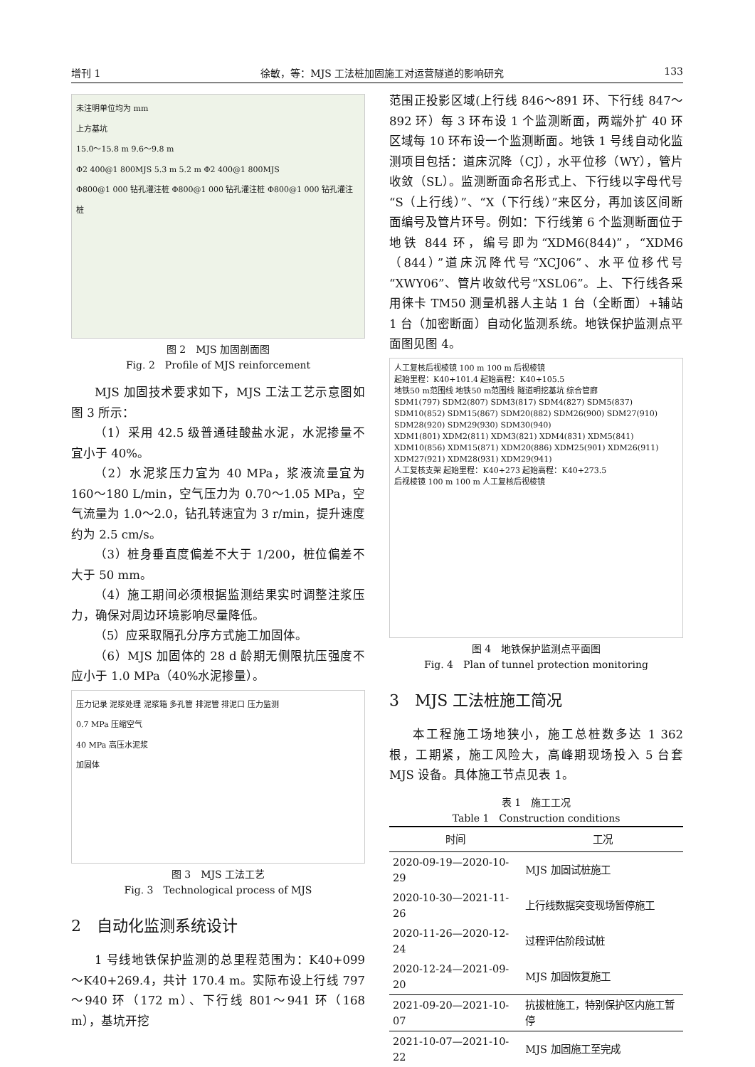增刊 1 徐敏，等：MJS 工法桩加固施工对运营隧道的影响研究 133
未注明单位均为 mm
上方基坑
15.0～15.8 m 9.6～9.8 m
Φ2 400@1 800MJS 5.3 m 5.2 m Φ2 400@1 800MJS
Φ800@1 000 钻孔灌注桩 Φ800@1 000 钻孔灌注桩 Φ800@1 000 钻孔灌注桩
图 2　MJS 加固剖面图
Fig. 2　Profile of MJS reinforcement
MJS 加固技术要求如下，MJS 工法工艺示意图如图 3 所示：
（1）采用 42.5 级普通硅酸盐水泥，水泥掺量不宜小于 40%。
（2）水泥浆压力宜为 40 MPa，浆液流量宜为 160～180 L/min，空气压力为 0.70～1.05 MPa，空气流量为 1.0～2.0，钻孔转速宜为 3 r/min，提升速度约为 2.5 cm/s。
（3）桩身垂直度偏差不大于 1/200，桩位偏差不大于 50 mm。
（4）施工期间必须根据监测结果实时调整注浆压力，确保对周边环境影响尽量降低。
（5）应采取隔孔分序方式施工加固体。
（6）MJS 加固体的 28 d 龄期无侧限抗压强度不应小于 1.0 MPa（40%水泥掺量）。
压力记录 泥浆处理 泥浆箱 多孔管 排泥管 排泥口 压力监测
0.7 MPa 压缩空气
40 MPa 高压水泥浆
加固体
图 3　MJS 工法工艺
Fig. 3　Technological process of MJS
2　自动化监测系统设计
1 号线地铁保护监测的总里程范围为：K40+099～K40+269.4，共计 170.4 m。实际布设上行线 797～940 环（172 m）、下行线 801～941 环（168 m），基坑开挖
范围正投影区域(上行线 846～891 环、下行线 847～892 环）每 3 环布设 1 个监测断面，两端外扩 40 环区域每 10 环布设一个监测断面。地铁 1 号线自动化监测项目包括：道床沉降（CJ），水平位移（WY），管片收敛（SL）。监测断面命名形式上、下行线以字母代号“S（上行线）”、“X（下行线）”来区分，再加该区间断面编号及管片环号。例如：下行线第 6 个监测断面位于地铁 844 环，编号即为“XDM6(844)”，“XDM6（844）”道床沉降代号“XCJ06”、水平位移代号“XWY06”、管片收敛代号“XSL06”。上、下行线各采用徕卡 TM50 测量机器人主站 1 台（全断面）+辅站 1 台（加密断面）自动化监测系统。地铁保护监测点平面图见图 4。
人工复核后视棱镜 100 m 100 m 后视棱镜
起始里程：K40+101.4 起始高程：K40+105.5
地铁50 m范围线 地铁50 m范围线 隧道明挖基坑 综合管廊
SDM1(797) SDM2(807) SDM3(817) SDM4(827) SDM5(837) SDM10(852) SDM15(867) SDM20(882) SDM26(900) SDM27(910) SDM28(920) SDM29(930) SDM30(940)
XDM1(801) XDM2(811) XDM3(821) XDM4(831) XDM5(841) XDM10(856) XDM15(871) XDM20(886) XDM25(901) XDM26(911) XDM27(921) XDM28(931) XDM29(941)
人工复核支架 起始里程：K40+273 起始高程：K40+273.5
后视棱镜 100 m 100 m 人工复核后视棱镜
图 4　地铁保护监测点平面图
Fig. 4　Plan of tunnel protection monitoring
3　MJS 工法桩施工简况
本工程施工场地狭小，施工总桩数多达 1 362 根，工期紧，施工风险大，高峰期现场投入 5 台套 MJS 设备。具体施工节点见表 1。
表 1　施工工况
Table 1　Construction conditions
| 时间 | 工况 |
| --- | --- |
| 2020-09-19—2020-10-29 | MJS 加固试桩施工 |
| 2020-10-30—2021-11-26 | 上行线数据突变现场暂停施工 |
| 2020-11-26—2020-12-24 | 过程评估阶段试桩 |
| 2020-12-24—2021-09-20 | MJS 加固恢复施工 |
| 2021-09-20—2021-10-07 | 抗拔桩施工，特别保护区内施工暂停 |
| 2021-10-07—2021-10-22 | MJS 加固施工至完成 |